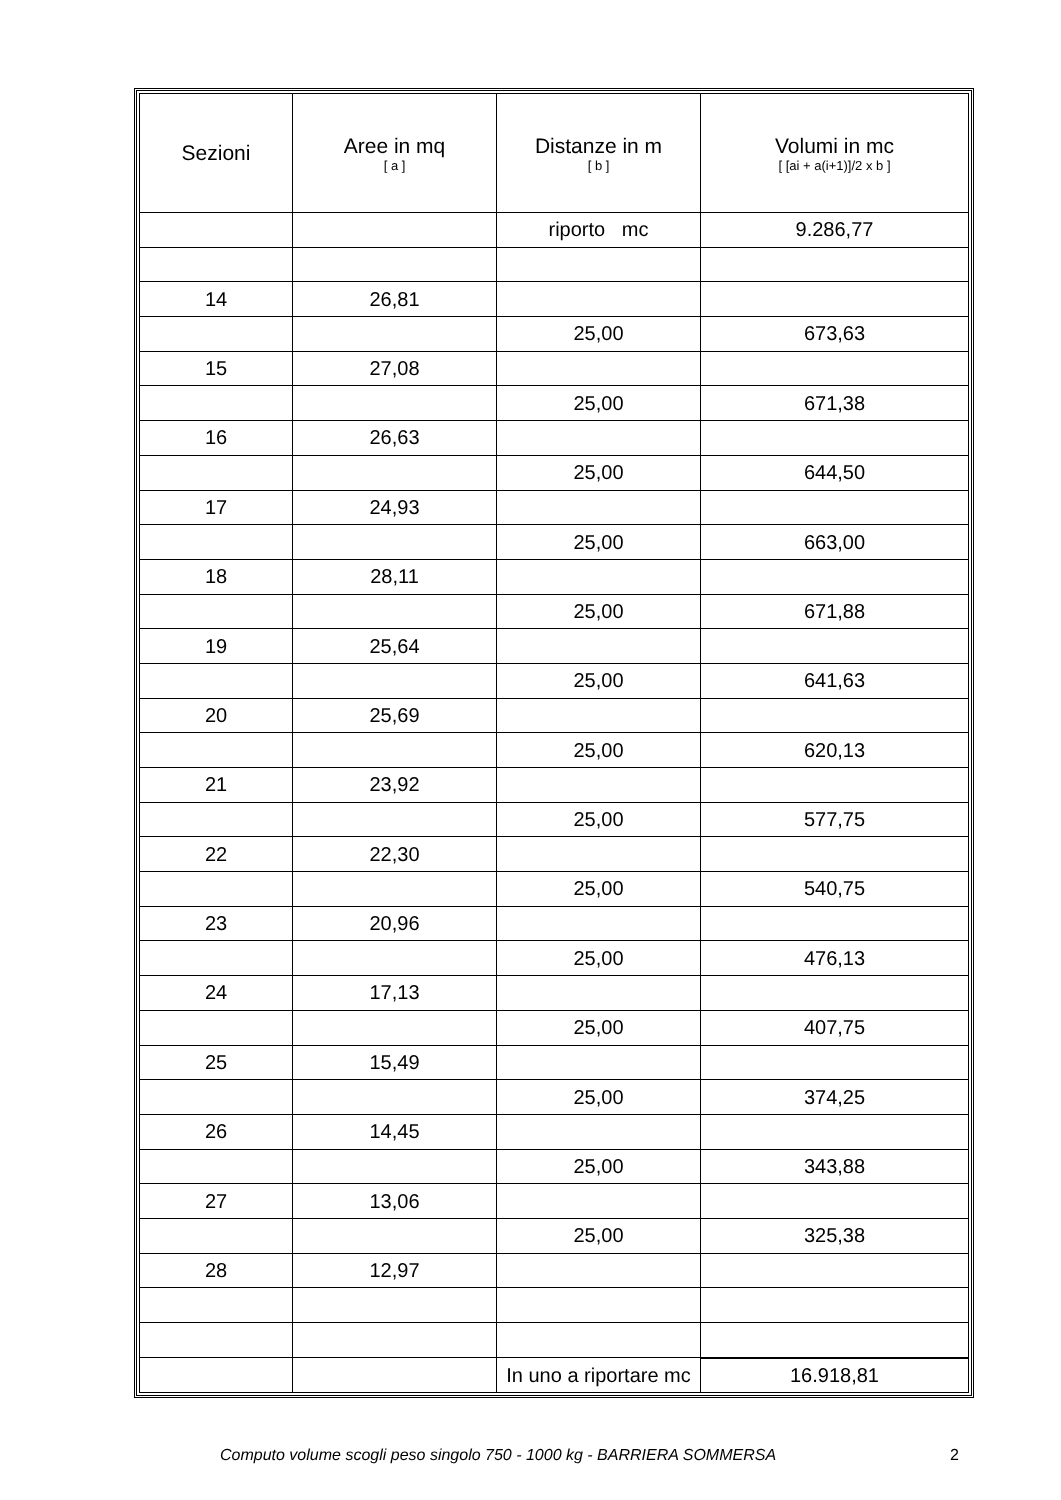| Sezioni | Aree in mq [ a ] | Distanze in m [ b ] | Volumi in mc [ [ai + a(i+1)]/2 x b ] |
| --- | --- | --- | --- |
| | | riporto mc | 9.286,77 |
| 14 | 26,81 | | |
| | | 25,00 | 673,63 |
| 15 | 27,08 | | |
| | | 25,00 | 671,38 |
| 16 | 26,63 | | |
| | | 25,00 | 644,50 |
| 17 | 24,93 | | |
| | | 25,00 | 663,00 |
| 18 | 28,11 | | |
| | | 25,00 | 671,88 |
| 19 | 25,64 | | |
| | | 25,00 | 641,63 |
| 20 | 25,69 | | |
| | | 25,00 | 620,13 |
| 21 | 23,92 | | |
| | | 25,00 | 577,75 |
| 22 | 22,30 | | |
| | | 25,00 | 540,75 |
| 23 | 20,96 | | |
| | | 25,00 | 476,13 |
| 24 | 17,13 | | |
| | | 25,00 | 407,75 |
| 25 | 15,49 | | |
| | | 25,00 | 374,25 |
| 26 | 14,45 | | |
| | | 25,00 | 343,88 |
| 27 | 13,06 | | |
| | | 25,00 | 325,38 |
| 28 | 12,97 | | |
| | | In uno a riportare mc | 16.918,81 |
Computo volume scogli peso singolo 750 - 1000 kg - BARRIERA SOMMERSA 2